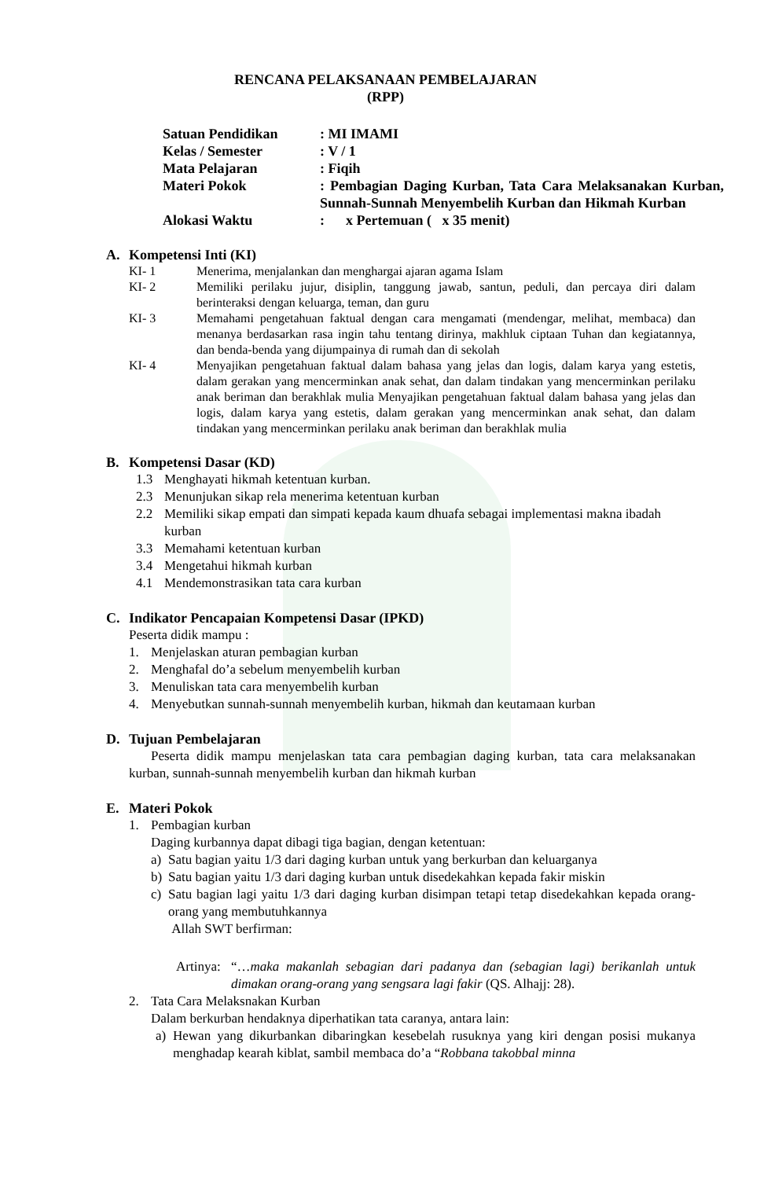RENCANA PELAKSANAAN PEMBELAJARAN
(RPP)
Satuan Pendidikan : MI IMAMI
Kelas / Semester : V / 1
Mata Pelajaran : Fiqih
Materi Pokok : Pembagian Daging Kurban, Tata Cara Melaksanakan Kurban, Sunnah-Sunnah Menyembelih Kurban dan Hikmah Kurban
Alokasi Waktu : x Pertemuan ( x 35 menit)
A. Kompetensi Inti (KI)
KI- 1 Menerima, menjalankan dan menghargai ajaran agama Islam
KI- 2 Memiliki perilaku jujur, disiplin, tanggung jawab, santun, peduli, dan percaya diri dalam berinteraksi dengan keluarga, teman, dan guru
KI- 3 Memahami pengetahuan faktual dengan cara mengamati (mendengar, melihat, membaca) dan menanya berdasarkan rasa ingin tahu tentang dirinya, makhluk ciptaan Tuhan dan kegiatannya, dan benda-benda yang dijumpainya di rumah dan di sekolah
KI- 4 Menyajikan pengetahuan faktual dalam bahasa yang jelas dan logis, dalam karya yang estetis, dalam gerakan yang mencerminkan anak sehat, dan dalam tindakan yang mencerminkan perilaku anak beriman dan berakhlak mulia Menyajikan pengetahuan faktual dalam bahasa yang jelas dan logis, dalam karya yang estetis, dalam gerakan yang mencerminkan anak sehat, dan dalam tindakan yang mencerminkan perilaku anak beriman dan berakhlak mulia
B. Kompetensi Dasar (KD)
1.3 Menghayati hikmah ketentuan kurban.
2.3 Menunjukan sikap rela menerima ketentuan kurban
2.2 Memiliki sikap empati dan simpati kepada kaum dhuafa sebagai implementasi makna ibadah kurban
3.3 Memahami ketentuan kurban
3.4 Mengetahui hikmah kurban
4.1 Mendemonstrasikan tata cara kurban
C. Indikator Pencapaian Kompetensi Dasar (IPKD)
Peserta didik mampu :
1. Menjelaskan aturan pembagian kurban
2. Menghafal do’a sebelum menyembelih kurban
3. Menuliskan tata cara menyembelih kurban
4. Menyebutkan sunnah-sunnah menyembelih kurban, hikmah dan keutamaan kurban
D. Tujuan Pembelajaran
Peserta didik mampu menjelaskan tata cara pembagian daging kurban, tata cara melaksanakan kurban, sunnah-sunnah menyembelih kurban dan hikmah kurban
E. Materi Pokok
1. Pembagian kurban
Daging kurbannya dapat dibagi tiga bagian, dengan ketentuan:
a) Satu bagian yaitu 1/3 dari daging kurban untuk yang berkurban dan keluarganya
b) Satu bagian yaitu 1/3 dari daging kurban untuk disedekahkan kepada fakir miskin
c) Satu bagian lagi yaitu 1/3 dari daging kurban disimpan tetapi tetap disedekahkan kepada orang-orang yang membutuhkannya
Allah SWT berfirman:
Artinya:
“…maka makanlah sebagian dari padanya dan (sebagian lagi) berikanlah untuk dimakan orang-orang yang sengsara lagi fakir (QS. Alhajj: 28).
2. Tata Cara Melaksnakan Kurban
Dalam berkurban hendaknya diperhatikan tata caranya, antara lain:
a) Hewan yang dikurbankan dibaringkan kesebelah rusuknya yang kiri dengan posisi mukanya menghadap kearah kiblat, sambil membaca do’a “Robbana takobbal minna